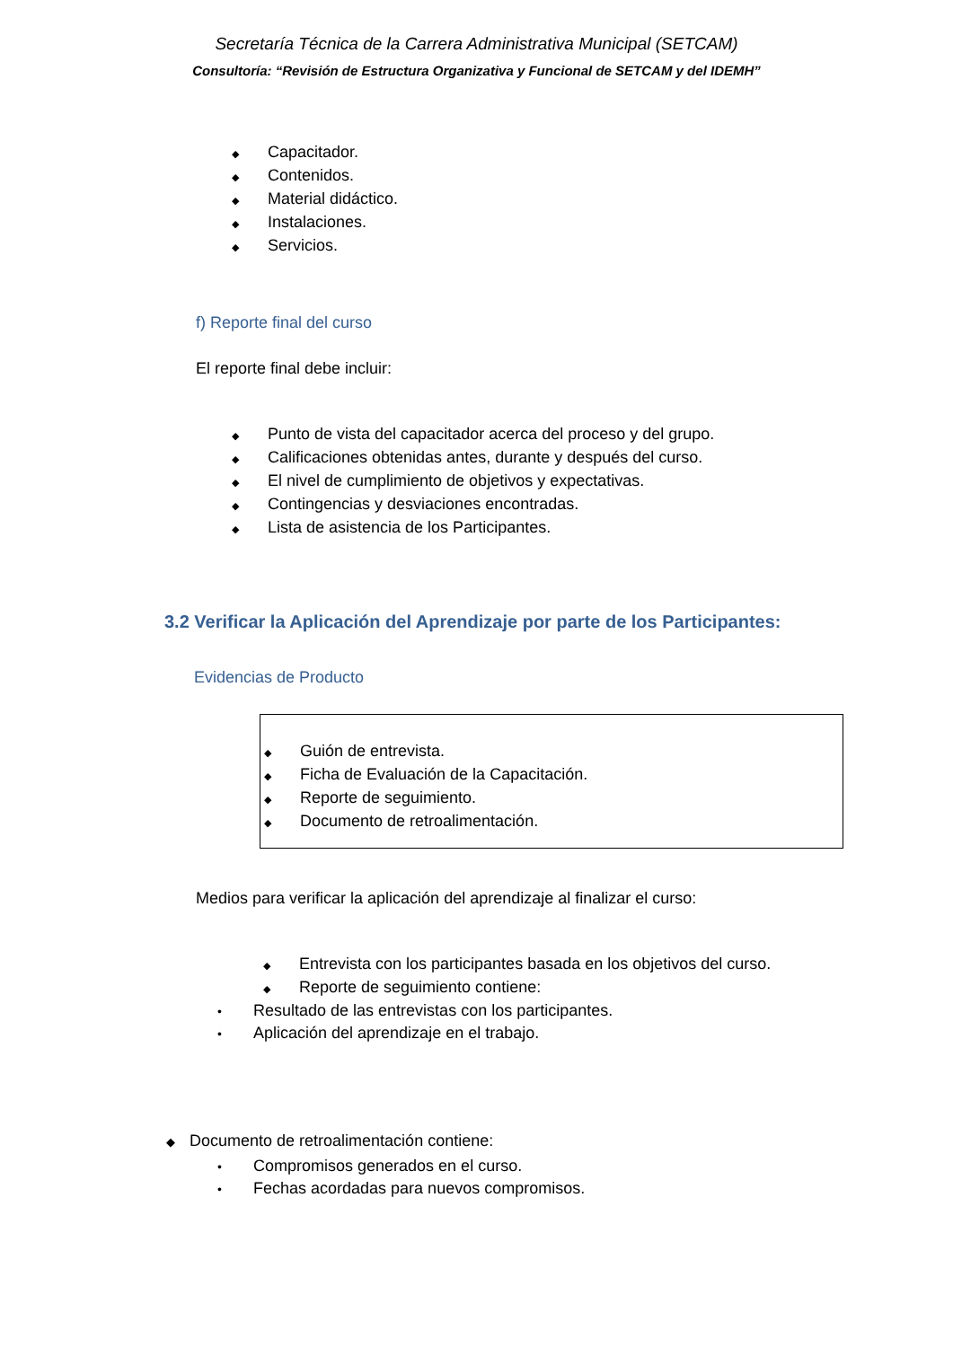Secretaría Técnica de la Carrera Administrativa Municipal (SETCAM)
Consultoría: “Revisión de Estructura Organizativa y Funcional de SETCAM y del IDEMH”
◆ Capacitador.
◆ Contenidos.
◆ Material didáctico.
◆ Instalaciones.
◆ Servicios.
f) Reporte final del curso
El reporte final debe incluir:
◆ Punto de vista del capacitador acerca del proceso y del grupo.
◆ Calificaciones obtenidas antes, durante y después del curso.
◆ El nivel de cumplimiento de objetivos y expectativas.
◆ Contingencias y desviaciones encontradas.
◆ Lista de asistencia de los Participantes.
3.2 Verificar la Aplicación del Aprendizaje por parte de los Participantes:
Evidencias de Producto
◆ Guión de entrevista.
◆ Ficha de Evaluación de la Capacitación.
◆ Reporte de seguimiento.
◆ Documento de retroalimentación.
Medios para verificar la aplicación del aprendizaje al finalizar el curso:
◆ Entrevista con los participantes basada en los objetivos del curso.
◆ Reporte de seguimiento contiene:
• Resultado de las entrevistas con los participantes.
• Aplicación del aprendizaje en el trabajo.
◆ Documento de retroalimentación contiene:
• Compromisos generados en el curso.
• Fechas acordadas para nuevos compromisos.